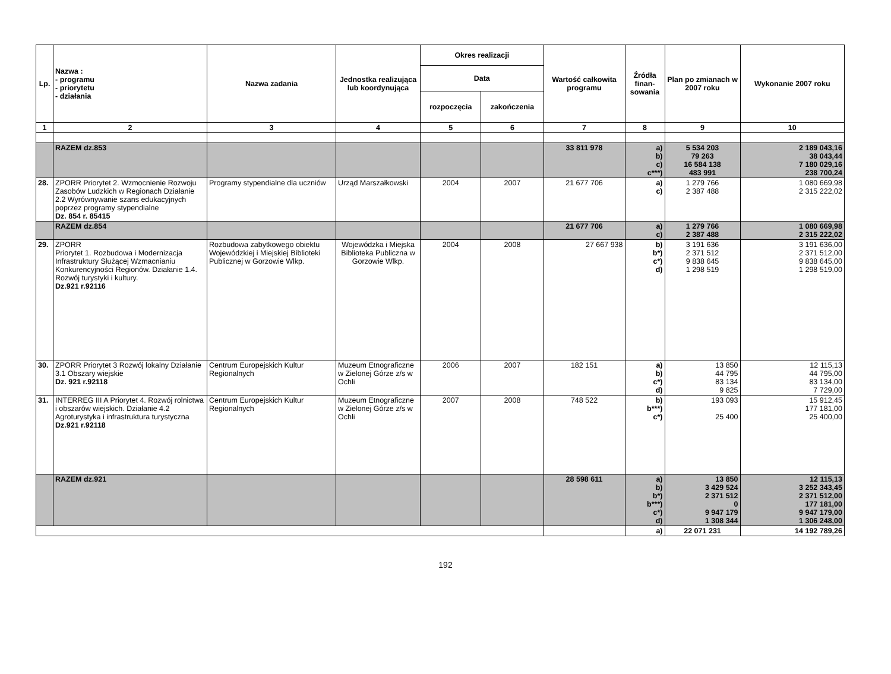| Lp. | Nazwa : - programu - priorytetu - działania | Nazwa zadania | Jednostka realizująca lub koordynująca | Okres realizacji | | Wartość całkowita programu | Źródła finan-sowania | Plan po zmianach w 2007 roku | Wykonanie 2007 roku |
| --- | --- | --- | --- | --- | --- | --- | --- | --- | --- |
| | | | | Data | | | | | |
| | | | | rozpoczęcia | zakończenia | | | | |
| 1 | 2 | 3 | 4 | 5 | 6 | 7 | 8 | 9 | 10 |
| | RAZEM dz.853 | | | | | 33 811 978 | a) b) c) c***) | 5 534 203 79 263 16 584 138 483 991 | 2 189 043,16 38 043,44 7 180 029,16 238 700,24 |
| 28. | ZPORR Priorytet 2. Wzmocnienie Rozwoju Zasobów Ludzkich w Regionach Działanie 2.2 Wyrównywanie szans edukacyjnych poprzez programy stypendialne Dz. 854 r. 85415 | Programy stypendialne dla uczniów | Urząd Marszałkowski | 2004 | 2007 | 21 677 706 | a) c) | 1 279 766 2 387 488 | 1 080 669,98 2 315 222,02 |
| | RAZEM dz.854 | | | | | 21 677 706 | a) c) | 1 279 766 2 387 488 | 1 080 669,98 2 315 222,02 |
| 29. | ZPORR Priorytet 1. Rozbudowa i Modernizacja Infrastruktury Służącej Wzmacnianiu Konkurencyjności Regionów. Działanie 1.4. Rozwój turystyki i kultury. Dz.921 r.92116 | Rozbudowa zabytkowego obiektu Wojewódzkiej i Miejskiej Biblioteki Publicznej w Gorzowie Wlkp. | Wojewódzka i Miejska Biblioteka Publiczna w Gorzowie Wlkp. | 2004 | 2008 | 27 667 938 | b) b*) c*) d) | 3 191 636 2 371 512 9 838 645 1 298 519 | 3 191 636,00 2 371 512,00 9 838 645,00 1 298 519,00 |
| 30. | ZPORR Priorytet 3 Rozwój lokalny Działanie 3.1 Obszary wiejskie Dz. 921 r.92118 | Centrum Europejskich Kultur Regionalnych | Muzeum Etnograficzne w Zielonej Górze z/s w Ochli | 2006 | 2007 | 182 151 | a) b) c*) d) | 13 850 44 795 83 134 9 825 | 12 115,13 44 795,00 83 134,00 7 729,00 |
| 31. | INTERREG III A Priorytet 4. Rozwój rolnictwa i obszarów wiejskich. Działanie 4.2 Agroturystyka i infrastruktura turystyczna Dz.921 r.92118 | Centrum Europejskich Kultur Regionalnych | Muzeum Etnograficzne w Zielonej Górze z/s w Ochli | 2007 | 2008 | 748 522 | b) b***) c*) | 193 093 25 400 | 15 912,45 177 181,00 25 400,00 |
| | RAZEM dz.921 | | | | | 28 598 611 | a) b) b*) b***) c*) d) | 13 850 3 429 524 2 371 512 0 9 947 179 1 308 344 | 12 115,13 3 252 343,45 2 371 512,00 177 181,00 9 947 179,00 1 306 248,00 |
| | | | | | | | a) | 22 071 231 | 14 192 789,26 |
192